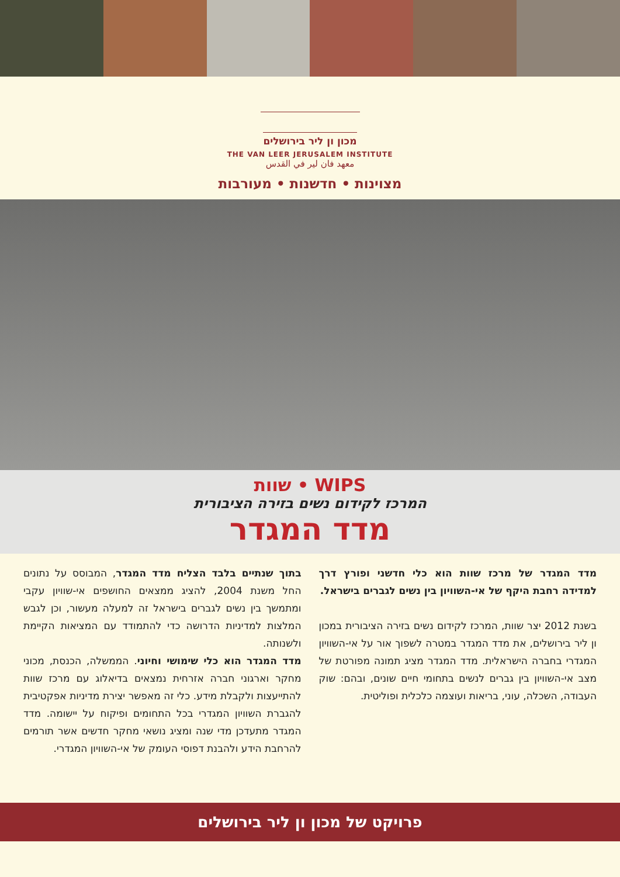מכון ון ליר בירושלים
THE VAN LEER JERUSALEM INSTITUTE
معهد فان لير في القدس
מצוינות • חדשנות • מעורבות
שוות • WIPS
המרכז לקידום נשים בזירה הציבורית
מדד המגדר
מדד המגדר של מרכז שוות הוא כלי חדשני ופורץ דרך למדידה רחבת היקף של אי-השוויון בין נשים לגברים בישראל.
בשנת 2012 יצר שוות, המרכז לקידום נשים בזירה הציבורית במכון ון ליר בירושלים, את מדד המגדר במטרה לשפוך אור על אי-השוויון המגדרי בחברה הישראלית. מדד המגדר מציג תמונה מפורטת של מצב אי-השוויון בין גברים לנשים בתחומי חיים שונים, ובהם: שוק העבודה, השכלה, עוני, בריאות ועוצמה כלכלית ופוליטית.
בתוך שנתיים בלבד הצליח מדד המגדר, המבוסס על נתונים החל משנת 2004, להציג ממצאים החושפים אי-שוויון עקבי ומתמשך בין נשים לגברים בישראל זה למעלה מעשור, וכן לגבש המלצות למדיניות הדרושה כדי להתמודד עם המציאות הקיימת ולשנותה.
מדד המגדר הוא כלי שימושי וחיוני. הממשלה, הכנסת, מכוני מחקר וארגוני חברה אזרחית נמצאים בדיאלוג עם מרכז שוות להתייעצות ולקבלת מידע. כלי זה מאפשר יצירת מדיניות אפקטיבית להגברת השוויון המגדרי בכל התחומים ופיקוח על יישומה. מדד המגדר מתעדכן מדי שנה ומציג נושאי מחקר חדשים אשר תורמים להרחבת הידע ולהבנת דפוסי העומק של אי-השוויון המגדרי.
פרויקט של מכון ון ליר בירושלים